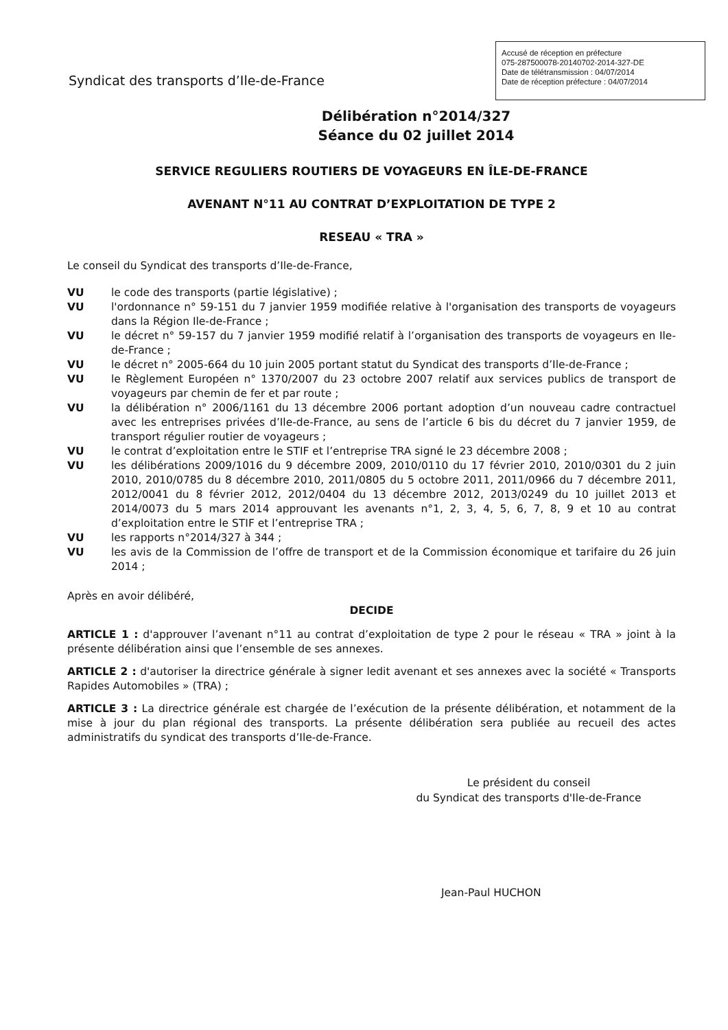Accusé de réception en préfecture
075-287500078-20140702-2014-327-DE
Date de télétransmission : 04/07/2014
Date de réception préfecture : 04/07/2014
Syndicat des transports d’Ile-de-France
Délibération n°2014/327
Séance du 02 juillet 2014
SERVICE REGULIERS ROUTIERS DE VOYAGEURS EN ÎLE-DE-FRANCE
AVENANT N°11 AU CONTRAT D’EXPLOITATION DE TYPE 2
RESEAU « TRA »
Le conseil du Syndicat des transports d’Ile-de-France,
VU le code des transports (partie législative) ;
VU l'ordonnance n° 59-151 du 7 janvier 1959 modifiée relative à l'organisation des transports de voyageurs dans la Région Ile-de-France ;
VU le décret n° 59-157 du 7 janvier 1959 modifié relatif à l’organisation des transports de voyageurs en Ile-de-France ;
VU le décret n° 2005-664 du 10 juin 2005 portant statut du Syndicat des transports d’Ile-de-France ;
VU le Règlement Européen n° 1370/2007 du 23 octobre 2007 relatif aux services publics de transport de voyageurs par chemin de fer et par route ;
VU la délibération n° 2006/1161 du 13 décembre 2006 portant adoption d’un nouveau cadre contractuel avec les entreprises privées d’Ile-de-France, au sens de l’article 6 bis du décret du 7 janvier 1959, de transport régulier routier de voyageurs ;
VU le contrat d’exploitation entre le STIF et l’entreprise TRA signé le 23 décembre 2008 ;
VU les délibérations 2009/1016 du 9 décembre 2009, 2010/0110 du 17 février 2010, 2010/0301 du 2 juin 2010, 2010/0785 du 8 décembre 2010, 2011/0805 du 5 octobre 2011, 2011/0966 du 7 décembre 2011, 2012/0041 du 8 février 2012, 2012/0404 du 13 décembre 2012, 2013/0249 du 10 juillet 2013 et 2014/0073 du 5 mars 2014 approuvant les avenants n°1, 2, 3, 4, 5, 6, 7, 8, 9 et 10 au contrat d’exploitation entre le STIF et l’entreprise TRA ;
VU les rapports n°2014/327 à 344 ;
VU les avis de la Commission de l’offre de transport et de la Commission économique et tarifaire du 26 juin 2014 ;
Après en avoir délibéré,
DECIDE
ARTICLE 1 : d'approuver l’avenant n°11 au contrat d’exploitation de type 2 pour le réseau « TRA » joint à la présente délibération ainsi que l’ensemble de ses annexes.
ARTICLE 2 : d'autoriser la directrice générale à signer ledit avenant et ses annexes avec la société « Transports Rapides Automobiles » (TRA) ;
ARTICLE 3 : La directrice générale est chargée de l’exécution de la présente délibération, et notamment de la mise à jour du plan régional des transports. La présente délibération sera publiée au recueil des actes administratifs du syndicat des transports d’Ile-de-France.
Le président du conseil
du Syndicat des transports d'Ile-de-France
Jean-Paul HUCHON